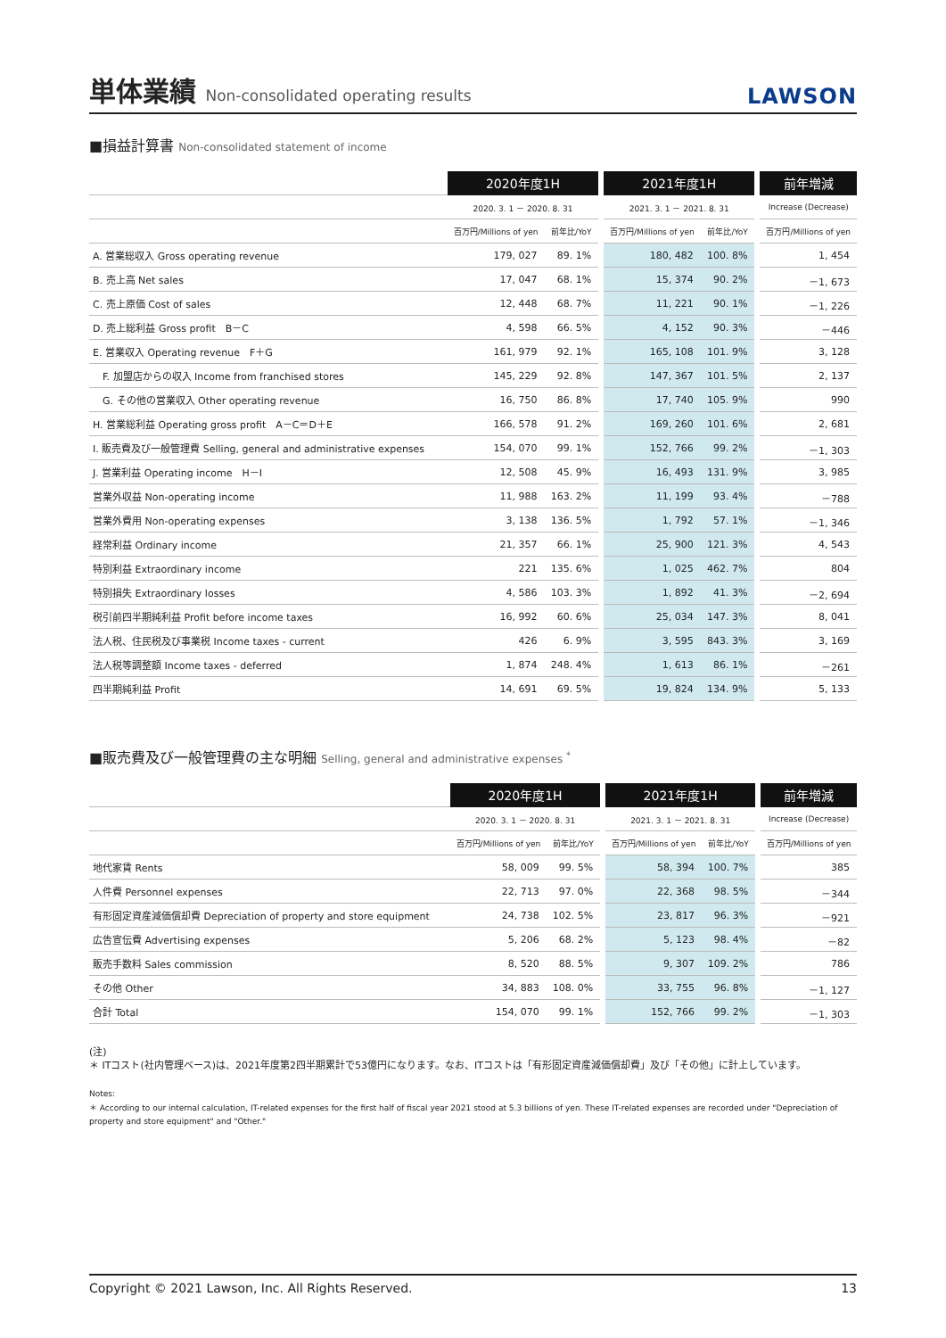単体業績 Non-consolidated operating results
LAWSON
■損益計算書 Non-consolidated statement of income
| | 2020年度1H | | | 2021年度1H | | | 前年増減 |
| --- | --- | --- | --- | --- | --- | --- | --- |
| | 2020. 3. 1 － 2020. 8. 31 | | | 2021. 3. 1 － 2021. 8. 31 | | | Increase (Decrease) |
| | 百万円/Millions of yen | 前年比/YoY | | 百万円/Millions of yen | 前年比/YoY | | 百万円/Millions of yen |
| A. 営業総収入 Gross operating revenue | 179, 027 | 89. 1% | | 180, 482 | 100. 8% | | 1, 454 |
| B. 売上高 Net sales | 17, 047 | 68. 1% | | 15, 374 | 90. 2% | | －1, 673 |
| C. 売上原価 Cost of sales | 12, 448 | 68. 7% | | 11, 221 | 90. 1% | | －1, 226 |
| D. 売上総利益 Gross profit B－C | 4, 598 | 66. 5% | | 4, 152 | 90. 3% | | －446 |
| E. 営業収入 Operating revenue F＋G | 161, 979 | 92. 1% | | 165, 108 | 101. 9% | | 3, 128 |
| F. 加盟店からの収入 Income from franchised stores | 145, 229 | 92. 8% | | 147, 367 | 101. 5% | | 2, 137 |
| G. その他の営業収入 Other operating revenue | 16, 750 | 86. 8% | | 17, 740 | 105. 9% | | 990 |
| H. 営業総利益 Operating gross profit A－C＝D＋E | 166, 578 | 91. 2% | | 169, 260 | 101. 6% | | 2, 681 |
| I. 販売費及び一般管理費 Selling, general and administrative expenses | 154, 070 | 99. 1% | | 152, 766 | 99. 2% | | －1, 303 |
| J. 営業利益 Operating income H－I | 12, 508 | 45. 9% | | 16, 493 | 131. 9% | | 3, 985 |
| 営業外収益 Non-operating income | 11, 988 | 163. 2% | | 11, 199 | 93. 4% | | －788 |
| 営業外費用 Non-operating expenses | 3, 138 | 136. 5% | | 1, 792 | 57. 1% | | －1, 346 |
| 経常利益 Ordinary income | 21, 357 | 66. 1% | | 25, 900 | 121. 3% | | 4, 543 |
| 特別利益 Extraordinary income | 221 | 135. 6% | | 1, 025 | 462. 7% | | 804 |
| 特別損失 Extraordinary losses | 4, 586 | 103. 3% | | 1, 892 | 41. 3% | | －2, 694 |
| 税引前四半期純利益 Profit before income taxes | 16, 992 | 60. 6% | | 25, 034 | 147. 3% | | 8, 041 |
| 法人税、住民税及び事業税 Income taxes - current | 426 | 6. 9% | | 3, 595 | 843. 3% | | 3, 169 |
| 法人税等調整額 Income taxes - deferred | 1, 874 | 248. 4% | | 1, 613 | 86. 1% | | －261 |
| 四半期純利益 Profit | 14, 691 | 69. 5% | | 19, 824 | 134. 9% | | 5, 133 |
■販売費及び一般管理費の主な明細 Selling, general and administrative expenses <sup>*</sup>
| | 2020年度1H | | | 2021年度1H | | | 前年増減 |
| --- | --- | --- | --- | --- | --- | --- | --- |
| | 2020. 3. 1 － 2020. 8. 31 | | | 2021. 3. 1 － 2021. 8. 31 | | | Increase (Decrease) |
| | 百万円/Millions of yen | 前年比/YoY | | 百万円/Millions of yen | 前年比/YoY | | 百万円/Millions of yen |
| 地代家賃 Rents | 58, 009 | 99. 5% | | 58, 394 | 100. 7% | | 385 |
| 人件費 Personnel expenses | 22, 713 | 97. 0% | | 22, 368 | 98. 5% | | －344 |
| 有形固定資産減価償却費 Depreciation of property and store equipment | 24, 738 | 102. 5% | | 23, 817 | 96. 3% | | －921 |
| 広告宣伝費 Advertising expenses | 5, 206 | 68. 2% | | 5, 123 | 98. 4% | | －82 |
| 販売手数料 Sales commission | 8, 520 | 88. 5% | | 9, 307 | 109. 2% | | 786 |
| その他 Other | 34, 883 | 108. 0% | | 33, 755 | 96. 8% | | －1, 127 |
| 合計 Total | 154, 070 | 99. 1% | | 152, 766 | 99. 2% | | －1, 303 |
(注)
＊ ITコスト(社内管理ベース)は、2021年度第2四半期累計で53億円になります。なお、ITコストは「有形固定資産減価償却費」及び「その他」に計上しています。
Notes:
＊ According to our internal calculation, IT-related expenses for the first half of fiscal year 2021 stood at 5.3 billions of yen. These IT-related expenses are recorded under "Depreciation of property and store equipment" and "Other."
Copyright © 2021 Lawson, Inc. All Rights Reserved. 13